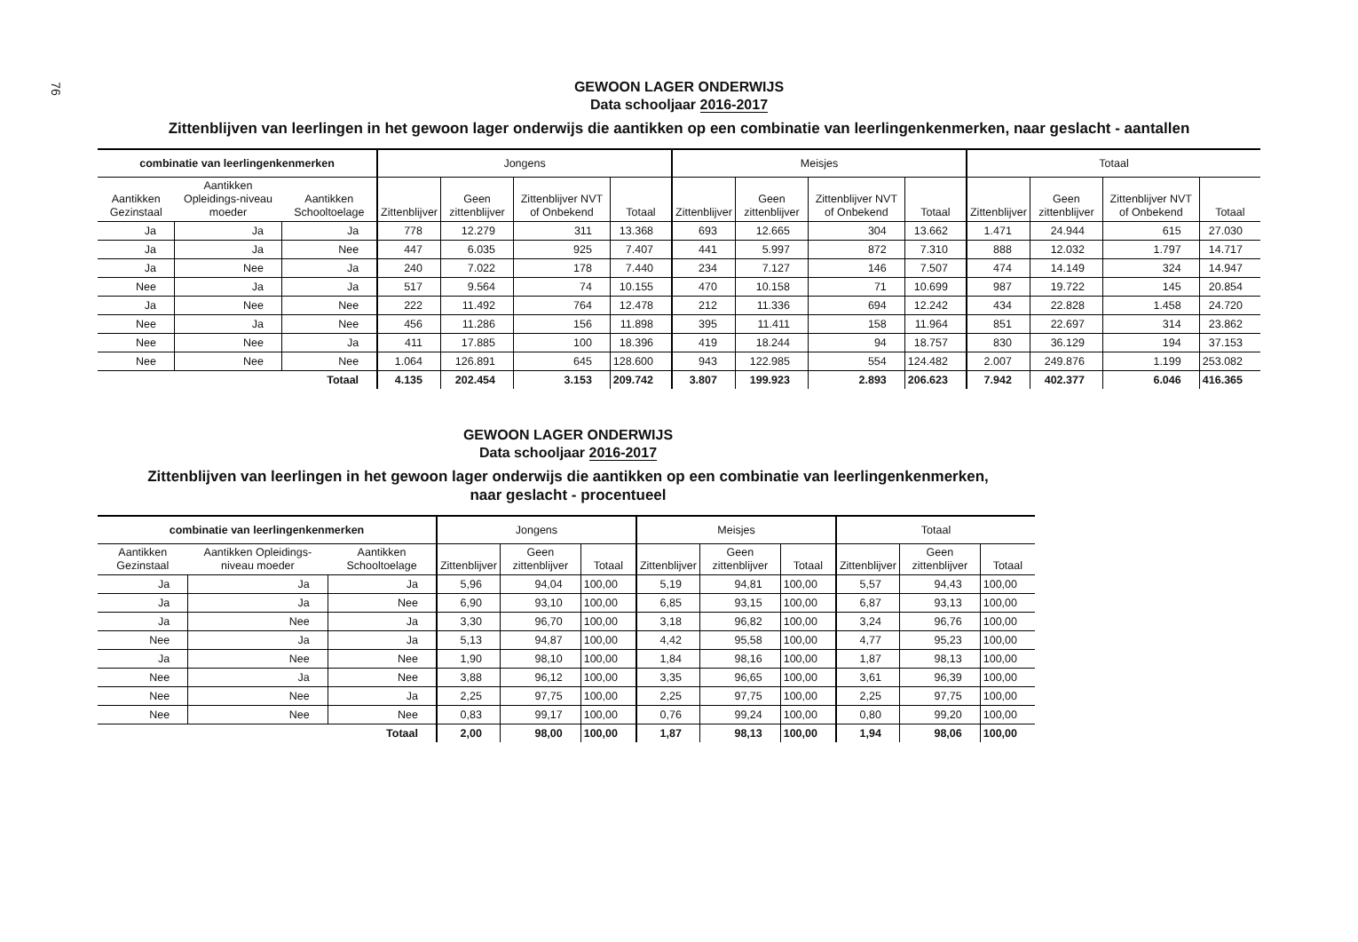76
GEWOON LAGER ONDERWIJS
Data schooljaar 2016-2017
Zittenblijven van leerlingen in het gewoon lager onderwijs die aantikken op een combinatie van leerlingenkenmerken, naar geslacht - aantallen
| combinatie van leerlingenkenmerken | | | Jongens | | | | Meisjes | | | | Totaal | | | |
| --- | --- | --- | --- | --- | --- | --- | --- | --- | --- | --- | --- | --- | --- | --- |
| Aantikken Gezinstaal | Aantikken Opleidings-niveau moeder | Aantikken Schooltoelage | Zittenblijver | Geen zittenblijver | Zittenblijver NVT of Onbekend | Totaal | Zittenblijver | Geen zittenblijver | Zittenblijver NVT of Onbekend | Totaal | Zittenblijver | Geen zittenblijver | Zittenblijver NVT of Onbekend | Totaal |
| Ja | Ja | Ja | 778 | 12.279 | 311 | 13.368 | 693 | 12.665 | 304 | 13.662 | 1.471 | 24.944 | 615 | 27.030 |
| Ja | Ja | Nee | 447 | 6.035 | 925 | 7.407 | 441 | 5.997 | 872 | 7.310 | 888 | 12.032 | 1.797 | 14.717 |
| Ja | Nee | Ja | 240 | 7.022 | 178 | 7.440 | 234 | 7.127 | 146 | 7.507 | 474 | 14.149 | 324 | 14.947 |
| Nee | Ja | Ja | 517 | 9.564 | 74 | 10.155 | 470 | 10.158 | 71 | 10.699 | 987 | 19.722 | 145 | 20.854 |
| Ja | Nee | Nee | 222 | 11.492 | 764 | 12.478 | 212 | 11.336 | 694 | 12.242 | 434 | 22.828 | 1.458 | 24.720 |
| Nee | Ja | Nee | 456 | 11.286 | 156 | 11.898 | 395 | 11.411 | 158 | 11.964 | 851 | 22.697 | 314 | 23.862 |
| Nee | Nee | Ja | 411 | 17.885 | 100 | 18.396 | 419 | 18.244 | 94 | 18.757 | 830 | 36.129 | 194 | 37.153 |
| Nee | Nee | Nee | 1.064 | 126.891 | 645 | 128.600 | 943 | 122.985 | 554 | 124.482 | 2.007 | 249.876 | 1.199 | 253.082 |
| Totaal | | | 4.135 | 202.454 | 3.153 | 209.742 | 3.807 | 199.923 | 2.893 | 206.623 | 7.942 | 402.377 | 6.046 | 416.365 |
GEWOON LAGER ONDERWIJS
Data schooljaar 2016-2017
Zittenblijven van leerlingen in het gewoon lager onderwijs die aantikken op een combinatie van leerlingenkenmerken,
naar geslacht - procentueel
| combinatie van leerlingenkenmerken | | | Jongens | | | Meisjes | | | Totaal | | |
| --- | --- | --- | --- | --- | --- | --- | --- | --- | --- | --- | --- |
| Aantikken Gezinstaal | Aantikken Opleidings-niveau moeder | Aantikken Schooltoelage | Zittenblijver | Geen zittenblijver | Totaal | Zittenblijver | Geen zittenblijver | Totaal | Zittenblijver | Geen zittenblijver | Totaal |
| Ja | Ja | Ja | 5,96 | 94,04 | 100,00 | 5,19 | 94,81 | 100,00 | 5,57 | 94,43 | 100,00 |
| Ja | Ja | Nee | 6,90 | 93,10 | 100,00 | 6,85 | 93,15 | 100,00 | 6,87 | 93,13 | 100,00 |
| Ja | Nee | Ja | 3,30 | 96,70 | 100,00 | 3,18 | 96,82 | 100,00 | 3,24 | 96,76 | 100,00 |
| Nee | Ja | Ja | 5,13 | 94,87 | 100,00 | 4,42 | 95,58 | 100,00 | 4,77 | 95,23 | 100,00 |
| Ja | Nee | Nee | 1,90 | 98,10 | 100,00 | 1,84 | 98,16 | 100,00 | 1,87 | 98,13 | 100,00 |
| Nee | Ja | Nee | 3,88 | 96,12 | 100,00 | 3,35 | 96,65 | 100,00 | 3,61 | 96,39 | 100,00 |
| Nee | Nee | Ja | 2,25 | 97,75 | 100,00 | 2,25 | 97,75 | 100,00 | 2,25 | 97,75 | 100,00 |
| Nee | Nee | Nee | 0,83 | 99,17 | 100,00 | 0,76 | 99,24 | 100,00 | 0,80 | 99,20 | 100,00 |
| Totaal | | | 2,00 | 98,00 | 100,00 | 1,87 | 98,13 | 100,00 | 1,94 | 98,06 | 100,00 |